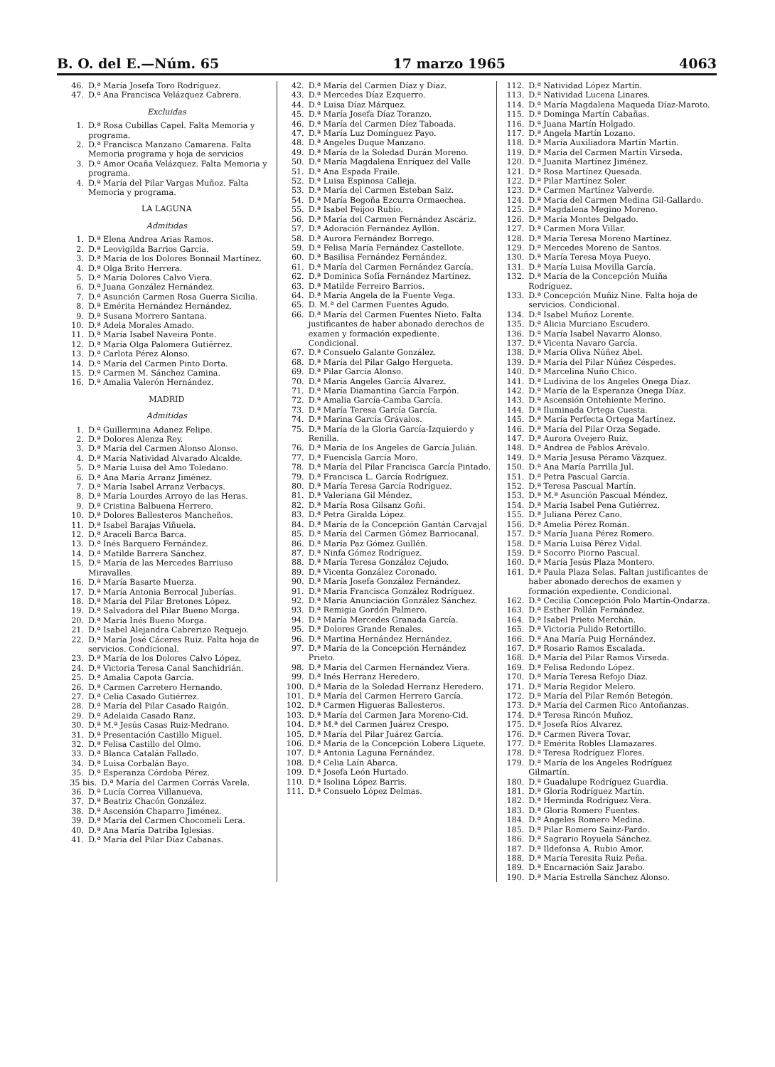B. O. del E.—Núm. 65 17 marzo 1965 4063
46. D.ª María Josefa Toro Rodríguez.
47. D.ª Ana Francisca Velázquez Cabrera.
Excluidas
1. D.ª Rosa Cubillas Capel. Falta Memoria y programa.
2. D.ª Francisca Manzano Camarena. Falta Memoria programa y hoja de servicios
3. D.ª Amor Ocaña Velázquez. Falta Memoria y programa.
4. D.ª María del Pilar Vargas Muñoz. Falta Memoria y programa.
LA LAGUNA
Admitidas
1. D.ª Elena Andrea Arias Ramos.
2. D.ª Leovigilda Barrios García.
3. D.ª María de los Dolores Bonnail Martínez.
4. D.ª Olga Brito Herrera.
5. D.ª María Dolores Calvo Viera.
6. D.ª Juana González Hernández.
7. D.ª Asunción Carmen Rosa Guerra Sicilia.
8. D.ª Emérita Hernández Hernández.
9. D.ª Susana Morrero Santana.
10. D.ª Adela Morales Amado.
11. D.ª María Isabel Naveira Ponte.
12. D.ª María Olga Palomera Gutiérrez.
13. D.ª Carlota Pérez Alonso.
14. D.ª María del Carmen Pinto Dorta.
15. D.ª Carmen M. Sánchez Camina.
16. D.ª Amalia Valerón Hernández.
MADRID
Admitidas
1. D.ª Guillermina Adanez Felipe.
2. D.ª Dolores Alenza Rey.
3. D.ª María del Carmen Alonso Alonso.
4. D.ª María Natividad Alvarado Alcalde.
5. D.ª María Luisa del Amo Toledano.
6. D.ª Ana María Arranz Jiménez.
7. D.ª María Isabel Arranz Verbacys.
8. D.ª María Lourdes Arroyo de las Heras.
9. D.ª Cristina Balbuena Herrero.
10. D.ª Dolores Ballesteros Mancheños.
11. D.ª Isabel Barajas Viñuela.
12. D.ª Araceli Barca Barca.
13. D.ª Inés Barquero Fernández.
14. D.ª Matilde Barrera Sánchez.
15. D.ª María de las Mercedes Barriuso Miravalles.
16. D.ª María Basarte Muerza.
17. D.ª María Antonia Berrocal Juberías.
18. D.ª María del Pilar Bretones López.
19. D.ª Salvadora del Pilar Bueno Morga.
20. D.ª María Inés Bueno Morga.
21. D.ª Isabel Alejandra Cabrerizo Requejo.
22. D.ª María José Cáceres Ruiz. Falta hoja de servicios. Condicional.
23. D.ª María de los Dolores Calvo López.
24. D.ª Victoria Teresa Canal Sanchidrián.
25. D.ª Amalia Capota García.
26. D.ª Carmen Carretero Hernando.
27. D.ª Celia Casado Gutiérrez.
28. D.ª María del Pilar Casado Raigón.
29. D.ª Adelaida Casado Ranz.
30. D.ª M.ª Jesús Casas Ruiz-Medrano.
31. D.ª Presentación Castillo Miguel.
32. D.ª Felisa Castillo del Olmo.
33. D.ª Blanca Catalán Fallado.
34. D.ª Luisa Corbalán Bayo.
35. D.ª Esperanza Córdoba Pérez.
35 bis. D.ª María del Carmen Corrás Varela.
36. D.ª Lucía Correa Villanueva.
37. D.ª Beatriz Chacón González.
38. D.ª Ascensión Chaparro Jiménez.
39. D.ª María del Carmen Chocomeli Lera.
40. D.ª Ana María Datriba Iglesias.
41. D.ª María del Pilar Díaz Cabanas.
42. D.ª María del Carmen Díaz y Díaz.
43. D.ª Mercedes Díaz Ezquerro.
44. D.ª Luisa Díaz Márquez.
45. D.ª María Josefa Díaz Toranzo.
46. D.ª María del Carmen Díez Taboada.
47. D.ª María Luz Domínguez Payo.
48. D.ª Angeles Duque Manzano.
49. D.ª María de la Soledad Durán Moreno.
50. D.ª María Magdalena Enríquez del Valle
51. D.ª Ana Espada Fraile.
52. D.ª Luisa Espinosa Calleja.
53. D.ª María del Carmen Esteban Saiz.
54. D.ª María Begoña Ezcurra Ormaechea.
55. D.ª Isabel Feijoo Rubio.
56. D.ª María del Carmen Fernández Ascáriz.
57. D.ª Adoración Fernández Ayllón.
58. D.ª Aurora Fernández Borrego.
59. D.ª Felisa María Fernández Castellote.
60. D.ª Basilisa Fernández Fernández.
61. D.ª María del Carmen Fernández García.
62. D.ª Dominica Sofía Fernández Martínez.
63. D.ª Matilde Ferreiro Barrios.
64. D.ª María Angela de la Fuente Vega.
65. D. M.ª del Carmen Fuentes Agudo.
66. D.ª María del Carmen Fuentes Nieto. Falta justificantes de haber abonado derechos de examen y formación expediente. Condicional.
67. D.ª Consuelo Galante González.
68. D.ª María del Pilar Galgo Hergueta.
69. D.ª Pilar García Alonso.
70. D.ª María Angeles García Alvarez.
71. D.ª María Diamantina García Farpón.
72. D.ª Amalia García-Camba García.
73. D.ª María Teresa García García.
74. D.ª Marina García Grávalos.
75. D.ª María de la Gloria García-Izquierdo y Renilla.
76. D.ª María de los Angeles de García Julián.
77. D.ª Fuencisla García Moro.
78. D.ª María del Pilar Francisca García Pintado.
79. D.ª Francisca L. García Rodríguez.
80. D.ª María Teresa García Rodríguez.
81. D.ª Valeriana Gil Méndez.
82. D.ª María Rosa Gilsanz Goñi.
83. D.ª Petra Giralda López.
84. D.ª María de la Concepción Gantán Carvajal
85. D.ª María del Carmen Gómez Barriocanal.
86. D.ª María Paz Gómez Guillén.
87. D.ª Ninfa Gómez Rodríguez.
88. D.ª María Teresa González Cejudo.
89. D.ª Vicenta González Coronado.
90. D.ª María Josefa González Fernández.
91. D.ª María Francisca González Rodríguez.
92. D.ª María Anunciación González Sánchez.
93. D.ª Remigia Gordón Palmero.
94. D.ª María Mercedes Granada García.
95. D.ª Dolores Grande Renales.
96. D.ª Martina Hernández Hernández.
97. D.ª María de la Concepción Hernández Prieto.
98. D.ª María del Carmen Hernández Viera.
99. D.ª Inés Herranz Heredero.
100. D.ª María de la Soledad Herranz Heredero.
101. D.ª María del Carmen Herrero García.
102. D.ª Carmen Higueras Ballesteros.
103. D.ª María del Carmen Jara Moreno-Cid.
104. D.ª M.ª del Carmen Juárez Crespo.
105. D.ª María del Pilar Juárez García.
106. D.ª María de la Concepción Lobera Liquete.
107. D.ª Antonia Laguna Fernández.
108. D.ª Celia Laín Abarca.
109. D.ª Josefa León Hurtado.
110. D.ª Isolina López Barris.
111. D.ª Consuelo López Delmas.
112. D.ª Natividad López Martín.
113. D.ª Natividad Lucena Linares.
114. D.ª María Magdalena Maqueda Díaz-Maroto.
115. D.ª Dominga Martín Cabañas.
116. D.ª Juana Martín Holgado.
117. D.ª Angela Martín Lozano.
118. D.ª María Auxiliadora Martín Martín.
119. D.ª María del Carmen Martín Virseda.
120. D.ª Juanita Martínez Jiménez.
121. D.ª Rosa Martínez Quesada.
122. D.ª Pilar Martínez Soler.
123. D.ª Carmen Martínez Valverde.
124. D.ª María del Carmen Medina Gil-Gallardo.
125. D.ª Magdalena Megino Moreno.
126. D.ª María Montes Delgado.
127. D.ª Carmen Mora Villar.
128. D.ª María Teresa Moreno Martínez.
129. D.ª Mercedes Moreno de Santos.
130. D.ª María Teresa Moya Pueyo.
131. D.ª María Luisa Movilla García.
132. D.ª María de la Concepción Muiña Rodríguez.
133. D.ª Concepción Muñiz Nine. Falta hoja de servicios. Condicional.
134. D.ª Isabel Muñoz Lorente.
135. D.ª Alicia Murciano Escudero.
136. D.ª María Isabel Navarro Alonso.
137. D.ª Vicenta Navaro García.
138. D.ª María Oliva Núñez Abel.
139. D.ª María del Pilar Núñez Céspedes.
140. D.ª Marcelina Nuño Chico.
141. D.ª Ludivina de los Angeles Onega Díaz.
142. D.ª María de la Esperanza Onega Díaz.
143. D.ª Ascensión Ontehiente Merino.
144. D.ª Iluminada Ortega Cuesta.
145. D.ª María Perfecta Ortega Martínez.
146. D.ª María del Pilar Orza Segade.
147. D.ª Aurora Ovejero Ruiz.
148. D.ª Andrea de Pablos Arévalo.
149. D.ª María Jesusa Péramo Vázquez.
150. D.ª Ana María Parrilla Jul.
151. D.ª Petra Pascual García.
152. D.ª Teresa Pascual Martín.
153. D.ª M.ª Asunción Pascual Méndez.
154. D.ª María Isabel Pena Gutiérrez.
155. D.ª Juliana Pérez Cano.
156. D.ª Amelia Pérez Román.
157. D.ª María Juana Pérez Romero.
158. D.ª María Luisa Pérez Vidal.
159. D.ª Socorro Piorno Pascual.
160. D.ª María Jesús Plaza Montero.
161. D.ª Paula Plaza Selas. Faltan justificantes de haber abonado derechos de examen y formación expediente. Condicional.
162. D.ª Cecilia Concepción Polo Martín-Ondarza.
163. D.ª Esther Pollán Fernández.
164. D.ª Isabel Prieto Merchán.
165. D.ª Victoria Pulido Retortillo.
166. D.ª Ana María Puig Hernández.
167. D.ª Rosario Ramos Escalada.
168. D.ª María del Pilar Ramos Virseda.
169. D.ª Felisa Redondo López.
170. D.ª María Teresa Refojo Díaz.
171. D.ª María Regidor Melero.
172. D.ª María del Pilar Remón Betegón.
173. D.ª María del Carmen Rico Antoñanzas.
174. D.ª Teresa Rincón Muñoz.
175. D.ª Josefa Ríos Alvarez.
176. D.ª Carmen Rivera Tovar.
177. D.ª Emérita Robles Llamazares.
178. D.ª Teresa Rodríguez Flores.
179. D.ª María de los Angeles Rodríguez Gilmartín.
180. D.ª Guadalupe Rodríguez Guardia.
181. D.ª Gloria Rodríguez Martín.
182. D.ª Herminda Rodríguez Vera.
183. D.ª Gloria Romero Fuentes.
184. D.ª Angeles Romero Medina.
185. D.ª Pilar Romero Sainz-Pardo.
186. D.ª Sagrario Royuela Sánchez.
187. D.ª Ildefonsa A. Rubio Amor.
188. D.ª María Teresita Ruiz Peña.
189. D.ª Encarnación Saiz Jarabo.
190. D.ª María Estrella Sánchez Alonso.